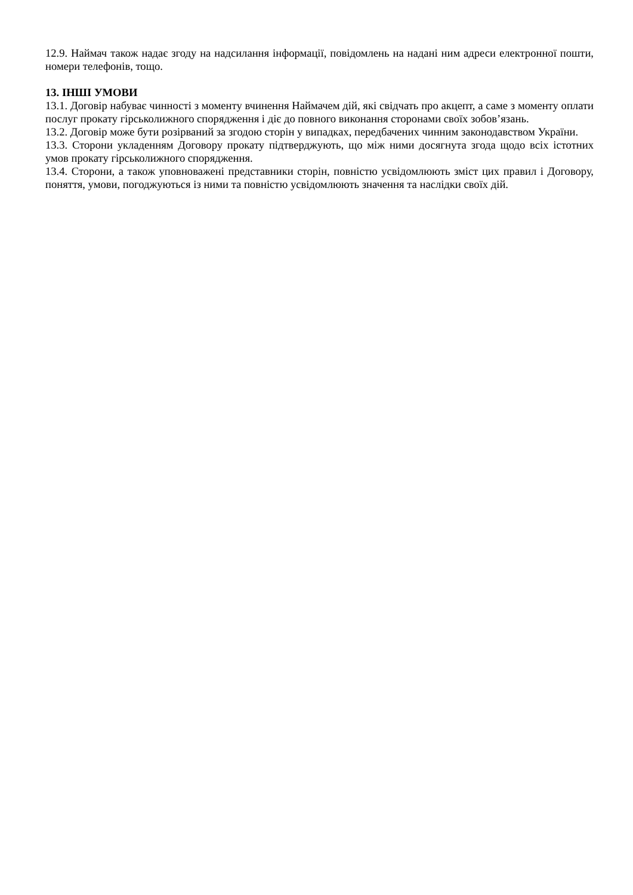12.9. Наймач також надає згоду на надсилання інформації, повідомлень на надані ним адреси електронної пошти, номери телефонів, тощо.
13. ІНШІ УМОВИ
13.1. Договір набуває чинності з моменту вчинення Наймачем дій, які свідчать про акцепт, а саме з моменту оплати послуг прокату гірськолижного спорядження і діє до повного виконання сторонами своїх зобов’язань.
13.2. Договір може бути розірваний за згодою сторін у випадках, передбачених чинним законодавством України.
13.3. Сторони укладенням Договору прокату підтверджують, що між ними досягнута згода щодо всіх істотних умов прокату гірськолижного спорядження.
13.4. Сторони, а також уповноважені представники сторін, повністю усвідомлюють зміст цих правил і Договору, поняття, умови, погоджуються із ними та повністю усвідомлюють значення та наслідки своїх дій.